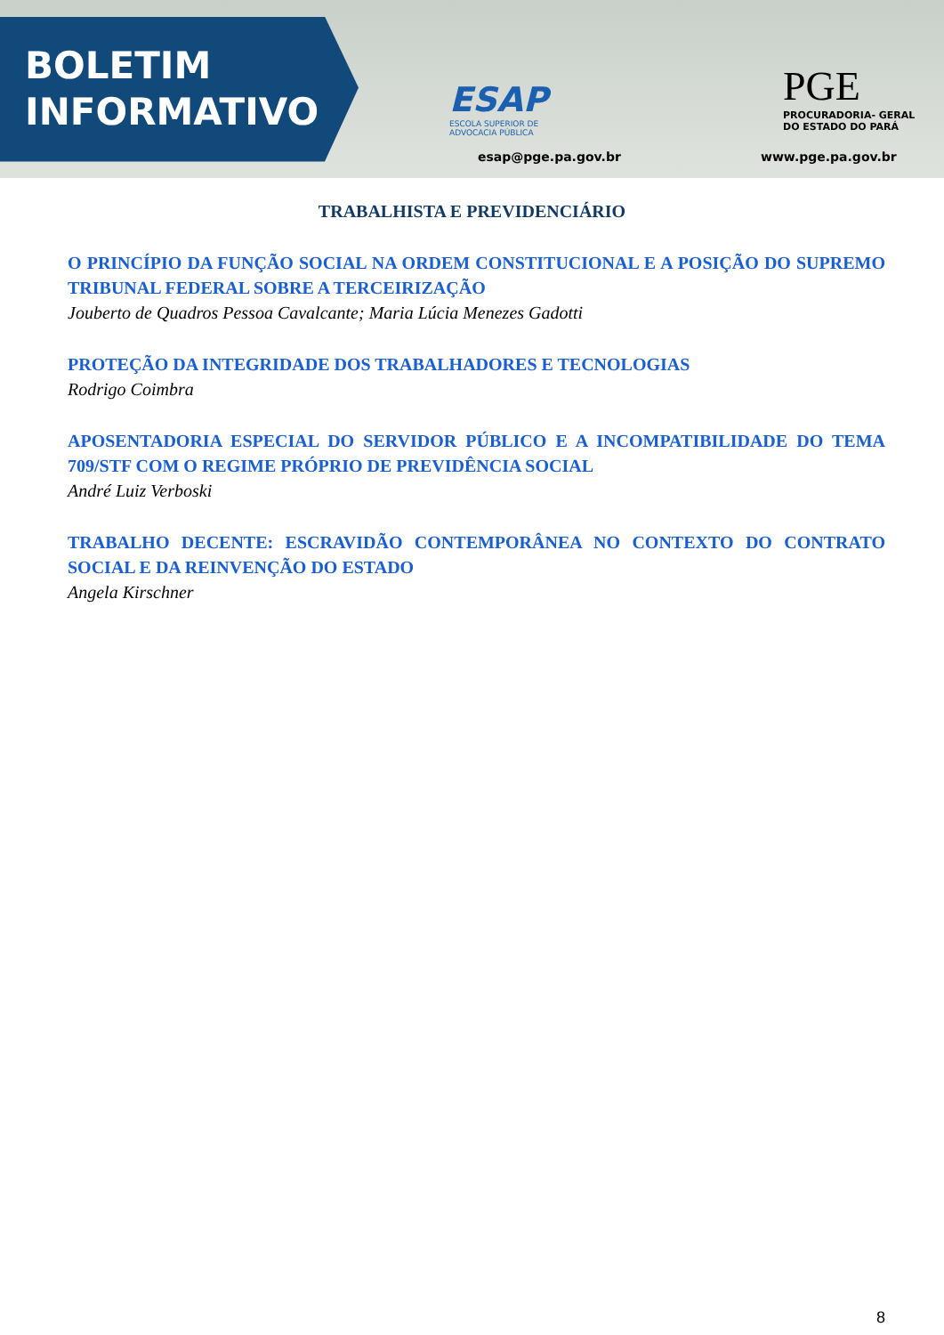BOLETIM
INFORMATIVO
ESAP
ESCOLA SUPERIOR DE
ADVOCACIA PÚBLICA
esap@pge.pa.gov.br
PGE
PROCURADORIA- GERAL
DO ESTADO DO PARÁ
www.pge.pa.gov.br
TRABALHISTA E PREVIDENCIÁRIO
O PRINCÍPIO DA FUNÇÃO SOCIAL NA ORDEM CONSTITUCIONAL E A POSIÇÃO DO SUPREMO TRIBUNAL FEDERAL SOBRE A TERCEIRIZAÇÃO
Jouberto de Quadros Pessoa Cavalcante; Maria Lúcia Menezes Gadotti
PROTEÇÃO DA INTEGRIDADE DOS TRABALHADORES E TECNOLOGIAS
Rodrigo Coimbra
APOSENTADORIA ESPECIAL DO SERVIDOR PÚBLICO E A INCOMPATIBILIDADE DO TEMA 709/STF COM O REGIME PRÓPRIO DE PREVIDÊNCIA SOCIAL
André Luiz Verboski
TRABALHO DECENTE: ESCRAVIDÃO CONTEMPORÂNEA NO CONTEXTO DO CONTRATO SOCIAL E DA REINVENÇÃO DO ESTADO
Angela Kirschner
8